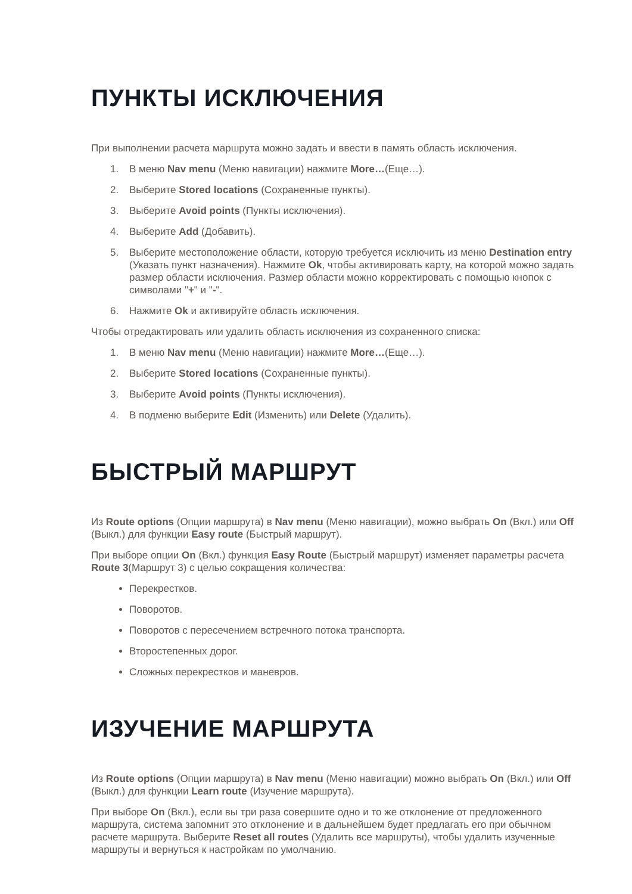ПУНКТЫ ИСКЛЮЧЕНИЯ
При выполнении расчета маршрута можно задать и ввести в память область исключения.
1. В меню Nav menu (Меню навигации) нажмите More…(Еще…).
2. Выберите Stored locations (Сохраненные пункты).
3. Выберите Avoid points (Пункты исключения).
4. Выберите Add (Добавить).
5. Выберите местоположение области, которую требуется исключить из меню Destination entry (Указать пункт назначения). Нажмите Ok, чтобы активировать карту, на которой можно задать размер области исключения. Размер области можно корректировать с помощью кнопок с символами "+" и "-".
6. Нажмите Ok и активируйте область исключения.
Чтобы отредактировать или удалить область исключения из сохраненного списка:
1. В меню Nav menu (Меню навигации) нажмите More…(Еще…).
2. Выберите Stored locations (Сохраненные пункты).
3. Выберите Avoid points (Пункты исключения).
4. В подменю выберите Edit (Изменить) или Delete (Удалить).
БЫСТРЫЙ МАРШРУТ
Из Route options (Опции маршрута) в Nav menu (Меню навигации), можно выбрать On (Вкл.) или Off (Выкл.) для функции Easy route (Быстрый маршрут).
При выборе опции On (Вкл.) функция Easy Route (Быстрый маршрут) изменяет параметры расчета Route 3(Маршрут 3) с целью сокращения количества:
Перекрестков.
Поворотов.
Поворотов с пересечением встречного потока транспорта.
Второстепенных дорог.
Сложных перекрестков и маневров.
ИЗУЧЕНИЕ МАРШРУТА
Из Route options (Опции маршрута) в Nav menu (Меню навигации) можно выбрать On (Вкл.) или Off (Выкл.) для функции Learn route (Изучение маршрута).
При выборе On (Вкл.), если вы три раза совершите одно и то же отклонение от предложенного маршрута, система запомнит это отклонение и в дальнейшем будет предлагать его при обычном расчете маршрута. Выберите Reset all routes (Удалить все маршруты), чтобы удалить изученные маршруты и вернуться к настройкам по умолчанию.